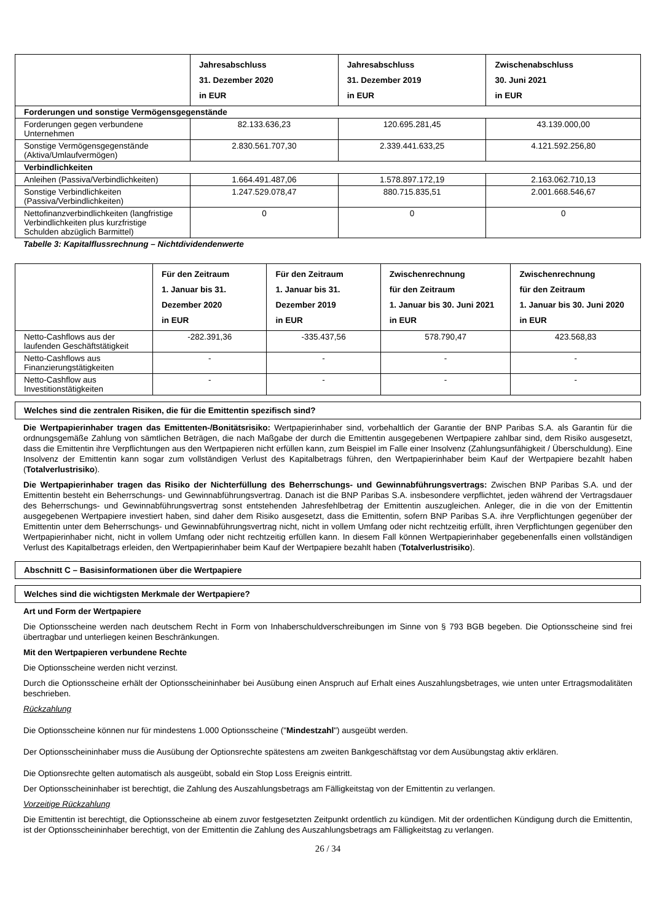| | Jahresabschluss 31. Dezember 2020 in EUR | Jahresabschluss 31. Dezember 2019 in EUR | Zwischenabschluss 30. Juni 2021 in EUR |
| --- | --- | --- | --- |
| Forderungen und sonstige Vermögensgegenstände | | | |
| Forderungen gegen verbundene Unternehmen | 82.133.636,23 | 120.695.281,45 | 43.139.000,00 |
| Sonstige Vermögensgegenstände (Aktiva/Umlaufvermögen) | 2.830.561.707,30 | 2.339.441.633,25 | 4.121.592.256,80 |
| Verbindlichkeiten | | | |
| Anleihen (Passiva/Verbindlichkeiten) | 1.664.491.487,06 | 1.578.897.172,19 | 2.163.062.710,13 |
| Sonstige Verbindlichkeiten (Passiva/Verbindlichkeiten) | 1.247.529.078,47 | 880.715.835,51 | 2.001.668.546,67 |
| Nettofinanzverbindlichkeiten (langfristige Verbindlichkeiten plus kurzfristige Schulden abzüglich Barmittel) | 0 | 0 | 0 |
Tabelle 3: Kapitalflussrechnung – Nichtdividendenwerte
| | Für den Zeitraum 1. Januar bis 31. Dezember 2020 in EUR | Für den Zeitraum 1. Januar bis 31. Dezember 2019 in EUR | Zwischenrechnung für den Zeitraum 1. Januar bis 30. Juni 2021 in EUR | Zwischenrechnung für den Zeitraum 1. Januar bis 30. Juni 2020 in EUR |
| --- | --- | --- | --- | --- |
| Netto-Cashflows aus der laufenden Geschäftstätigkeit | -282.391,36 | -335.437,56 | 578.790,47 | 423.568,83 |
| Netto-Cashflows aus Finanzierungstätigkeiten | - | - | - | - |
| Netto-Cashflow aus Investitionstätigkeiten | - | - | - | - |
Welches sind die zentralen Risiken, die für die Emittentin spezifisch sind?
Die Wertpapierinhaber tragen das Emittenten-/Bonitätsrisiko: Wertpapierinhaber sind, vorbehaltlich der Garantie der BNP Paribas S.A. als Garantin für die ordnungsgemäße Zahlung von sämtlichen Beträgen, die nach Maßgabe der durch die Emittentin ausgegebenen Wertpapiere zahlbar sind, dem Risiko ausgesetzt, dass die Emittentin ihre Verpflichtungen aus den Wertpapieren nicht erfüllen kann, zum Beispiel im Falle einer Insolvenz (Zahlungsunfähigkeit / Überschuldung). Eine Insolvenz der Emittentin kann sogar zum vollständigen Verlust des Kapitalbetrags führen, den Wertpapierinhaber beim Kauf der Wertpapiere bezahlt haben (Totalverlustrisiko).
Die Wertpapierinhaber tragen das Risiko der Nichterfüllung des Beherrschungs- und Gewinnabführungsvertrags: Zwischen BNP Paribas S.A. und der Emittentin besteht ein Beherrschungs- und Gewinnabführungsvertrag. Danach ist die BNP Paribas S.A. insbesondere verpflichtet, jeden während der Vertragsdauer des Beherrschungs- und Gewinnabführungsvertrag sonst entstehenden Jahresfehlbetrag der Emittentin auszugleichen. Anleger, die in die von der Emittentin ausgegebenen Wertpapiere investiert haben, sind daher dem Risiko ausgesetzt, dass die Emittentin, sofern BNP Paribas S.A. ihre Verpflichtungen gegenüber der Emittentin unter dem Beherrschungs- und Gewinnabführungsvertrag nicht, nicht in vollem Umfang oder nicht rechtzeitig erfüllt, ihren Verpflichtungen gegenüber den Wertpapierinhaber nicht, nicht in vollem Umfang oder nicht rechtzeitig erfüllen kann. In diesem Fall können Wertpapierinhaber gegebenenfalls einen vollständigen Verlust des Kapitalbetrags erleiden, den Wertpapierinhaber beim Kauf der Wertpapiere bezahlt haben (Totalverlustrisiko).
Abschnitt C – Basisinformationen über die Wertpapiere
Welches sind die wichtigsten Merkmale der Wertpapiere?
Art und Form der Wertpapiere
Die Optionsscheine werden nach deutschem Recht in Form von Inhaberschuldverschreibungen im Sinne von § 793 BGB begeben. Die Optionsscheine sind frei übertragbar und unterliegen keinen Beschränkungen.
Mit den Wertpapieren verbundene Rechte
Die Optionsscheine werden nicht verzinst.
Durch die Optionsscheine erhält der Optionsscheininhaber bei Ausübung einen Anspruch auf Erhalt eines Auszahlungsbetrages, wie unten unter Ertragsmodalitäten beschrieben.
Rückzahlung
Die Optionsscheine können nur für mindestens 1.000 Optionsscheine ("Mindestzahl") ausgeübt werden.
Der Optionsscheininhaber muss die Ausübung der Optionsrechte spätestens am zweiten Bankgeschäftstag vor dem Ausübungstag aktiv erklären.
Die Optionsrechte gelten automatisch als ausgeübt, sobald ein Stop Loss Ereignis eintritt.
Der Optionsscheininhaber ist berechtigt, die Zahlung des Auszahlungsbetrags am Fälligkeitstag von der Emittentin zu verlangen.
Vorzeitige Rückzahlung
Die Emittentin ist berechtigt, die Optionsscheine ab einem zuvor festgesetzten Zeitpunkt ordentlich zu kündigen. Mit der ordentlichen Kündigung durch die Emittentin, ist der Optionsscheininhaber berechtigt, von der Emittentin die Zahlung des Auszahlungsbetrags am Fälligkeitstag zu verlangen.
26 / 34